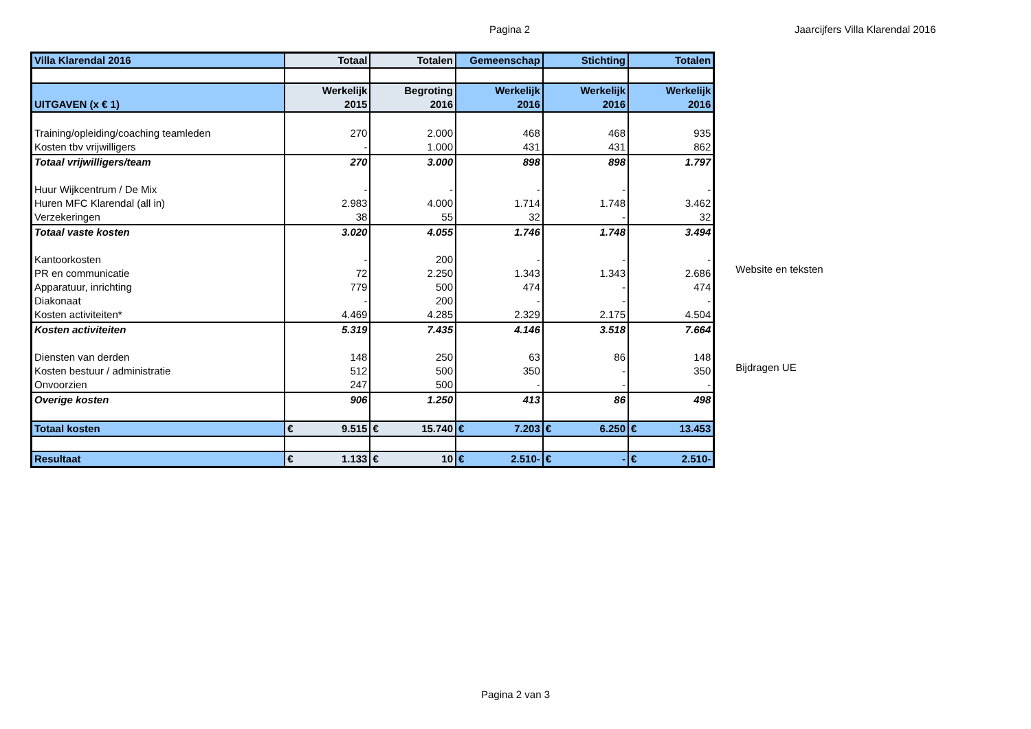Pagina 2 Jaarcijfers Villa Klarendal 2016
| Villa Klarendal 2016 | Totaal | Totalen | Gemeenschap | Stichting | Totalen |
| UITGAVEN (x € 1) | Werkelijk 2015 | Begroting 2016 | Werkelijk 2016 | Werkelijk 2016 | Werkelijk 2016 |
| Training/opleiding/coaching teamleden | 270 | 2.000 | 468 | 468 | 935 |
| Kosten tbv vrijwilligers | - | 1.000 | 431 | 431 | 862 |
| Totaal vrijwilligers/team | 270 | 3.000 | 898 | 898 | 1.797 |
| Huur Wijkcentrum / De Mix | - | - | - | - | - |
| Huren MFC Klarendal (all in) | 2.983 | 4.000 | 1.714 | 1.748 | 3.462 |
| Verzekeringen | 38 | 55 | 32 | - | 32 |
| Totaal vaste kosten | 3.020 | 4.055 | 1.746 | 1.748 | 3.494 |
| Kantoorkosten | - | 200 | - | - | - |
| PR en communicatie | 72 | 2.250 | 1.343 | 1.343 | 2.686 |
| Apparatuur, inrichting | 779 | 500 | 474 | - | 474 |
| Diakonaat | - | 200 | - | - | - |
| Kosten activiteiten* | 4.469 | 4.285 | 2.329 | 2.175 | 4.504 |
| Kosten activiteiten | 5.319 | 7.435 | 4.146 | 3.518 | 7.664 |
| Diensten van derden | 148 | 250 | 63 | 86 | 148 |
| Kosten bestuur / administratie | 512 | 500 | 350 | - | 350 |
| Onvoorzien | 247 | 500 | - | - | - |
| Overige kosten | 906 | 1.250 | 413 | 86 | 498 |
| Totaal kosten | € 9.515 | € 15.740 | € 7.203 | € 6.250 | € 13.453 |
| Resultaat | € 1.133 | € 10 | € 2.510- | € - | € 2.510- |
Website en teksten
Bijdragen UE
Pagina 2 van 3